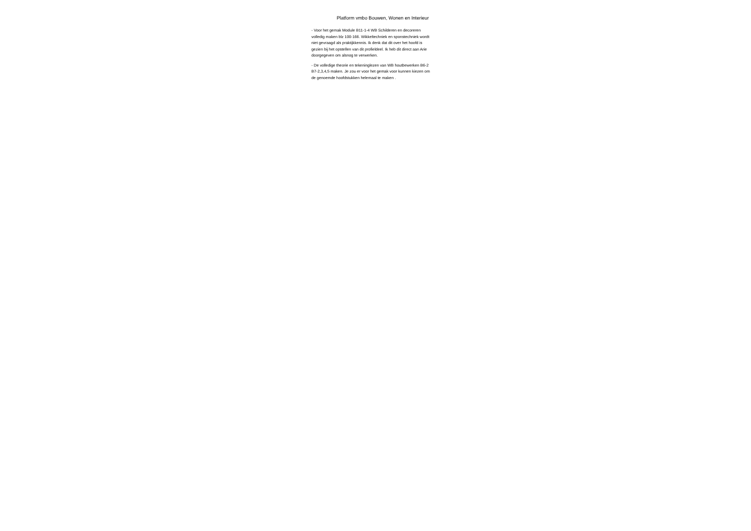Platform vmbo Bouwen, Wonen en Interieur
- Voor het gemak Module B11-1-4 WB Schilderen en decoreren volledig maken blz 100-166. Wikkeltechniek en sponstechniek wordt niet gevraagd als praktijkkennis. Ik denk dat dit over het hoofd is gezien bij het opstellen van dit profieldeel. Ik heb dit direct aan Arie doorgegeven om alsnog te verwerken.
- De volledige theorie en tekeninglezen van WB houtbewerken B6-2 B7-2,3,4,5 maken. Je zou er voor het gemak voor kunnen kiezen om de genoemde hoofdstukken helemaal te maken .